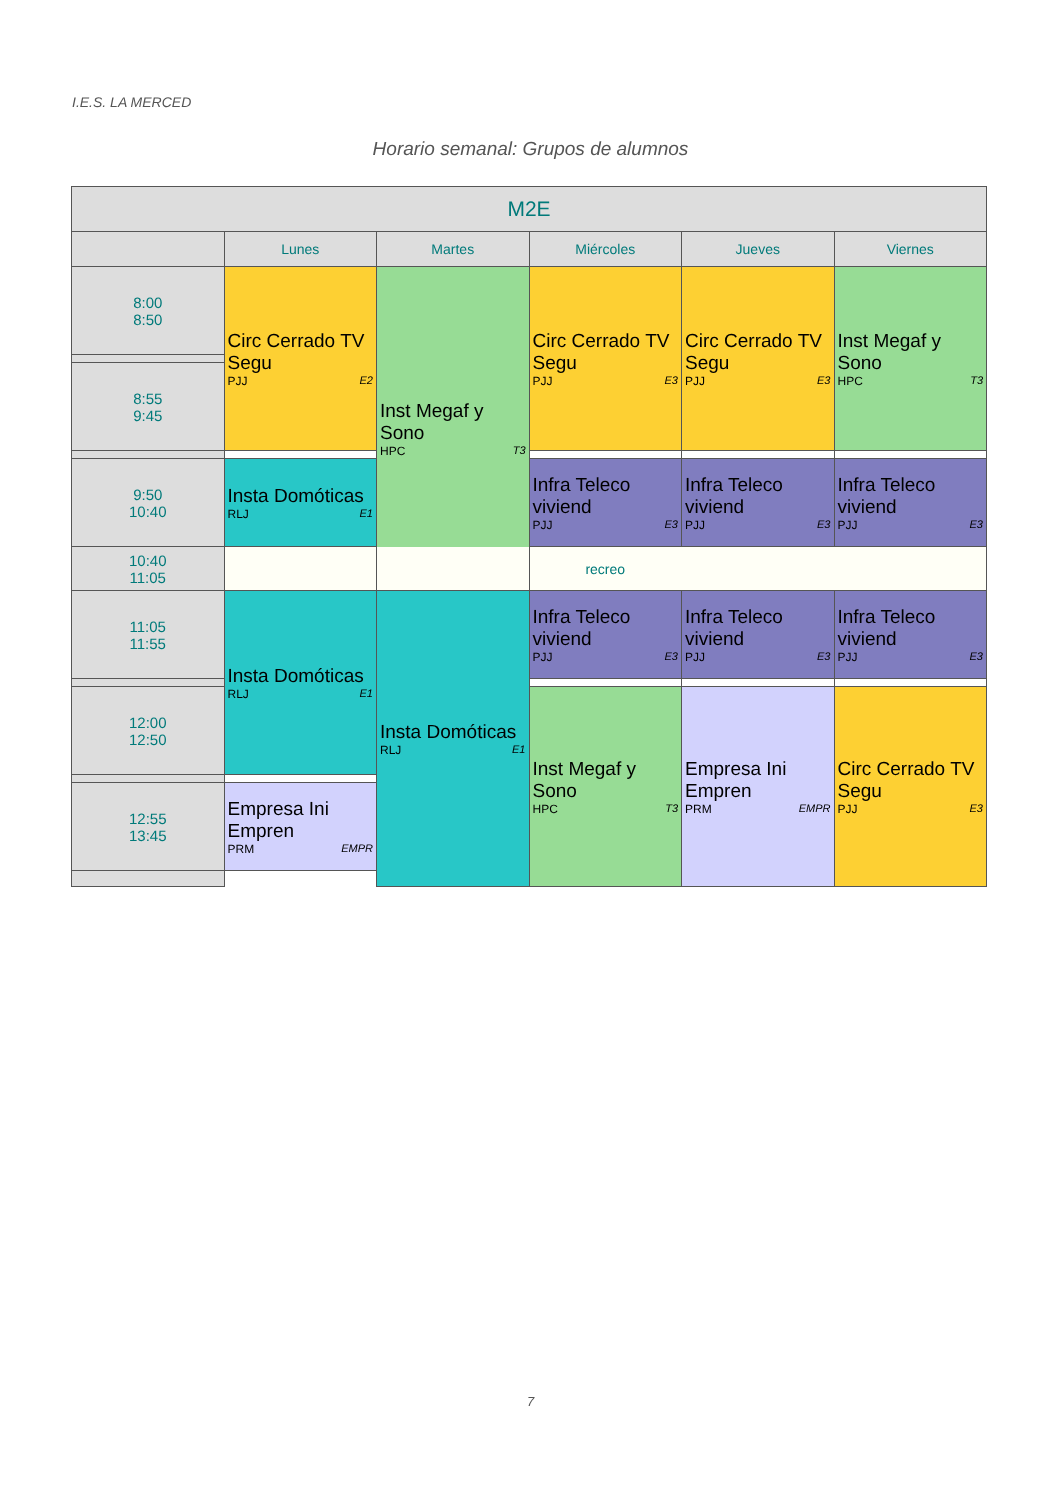I.E.S. LA MERCED
Horario semanal: Grupos de alumnos
| M2E | | | | | |
| --- | --- | --- | --- | --- | --- |
| | Lunes | Martes | Miércoles | Jueves | Viernes |
| 8:00 8:50 | Circ Cerrado TV Segu PJJ E2 | Inst Megaf y Sono HPC T3 | Circ Cerrado TV Segu PJJ E3 | Circ Cerrado TV Segu PJJ E3 | Inst Megaf y Sono HPC T3 |
| 8:55 9:45 | | | | | |
| 9:50 10:40 | Insta Domóticas RLJ E1 | | Infra Teleco viviend PJJ E3 | Infra Teleco viviend PJJ E3 | Infra Teleco viviend PJJ E3 |
| 10:40 11:05 | recreo | | | | |
| 11:05 11:55 | Insta Domóticas RLJ E1 | Insta Domóticas RLJ E1 | Infra Teleco viviend PJJ E3 | Infra Teleco viviend PJJ E3 | Infra Teleco viviend PJJ E3 |
| 12:00 12:50 | | | Inst Megaf y Sono HPC T3 | Empresa Ini Empren PRM EMPR | Circ Cerrado TV Segu PJJ E3 |
| 12:55 13:45 | Empresa Ini Empren PRM EMPR | | | | |
7